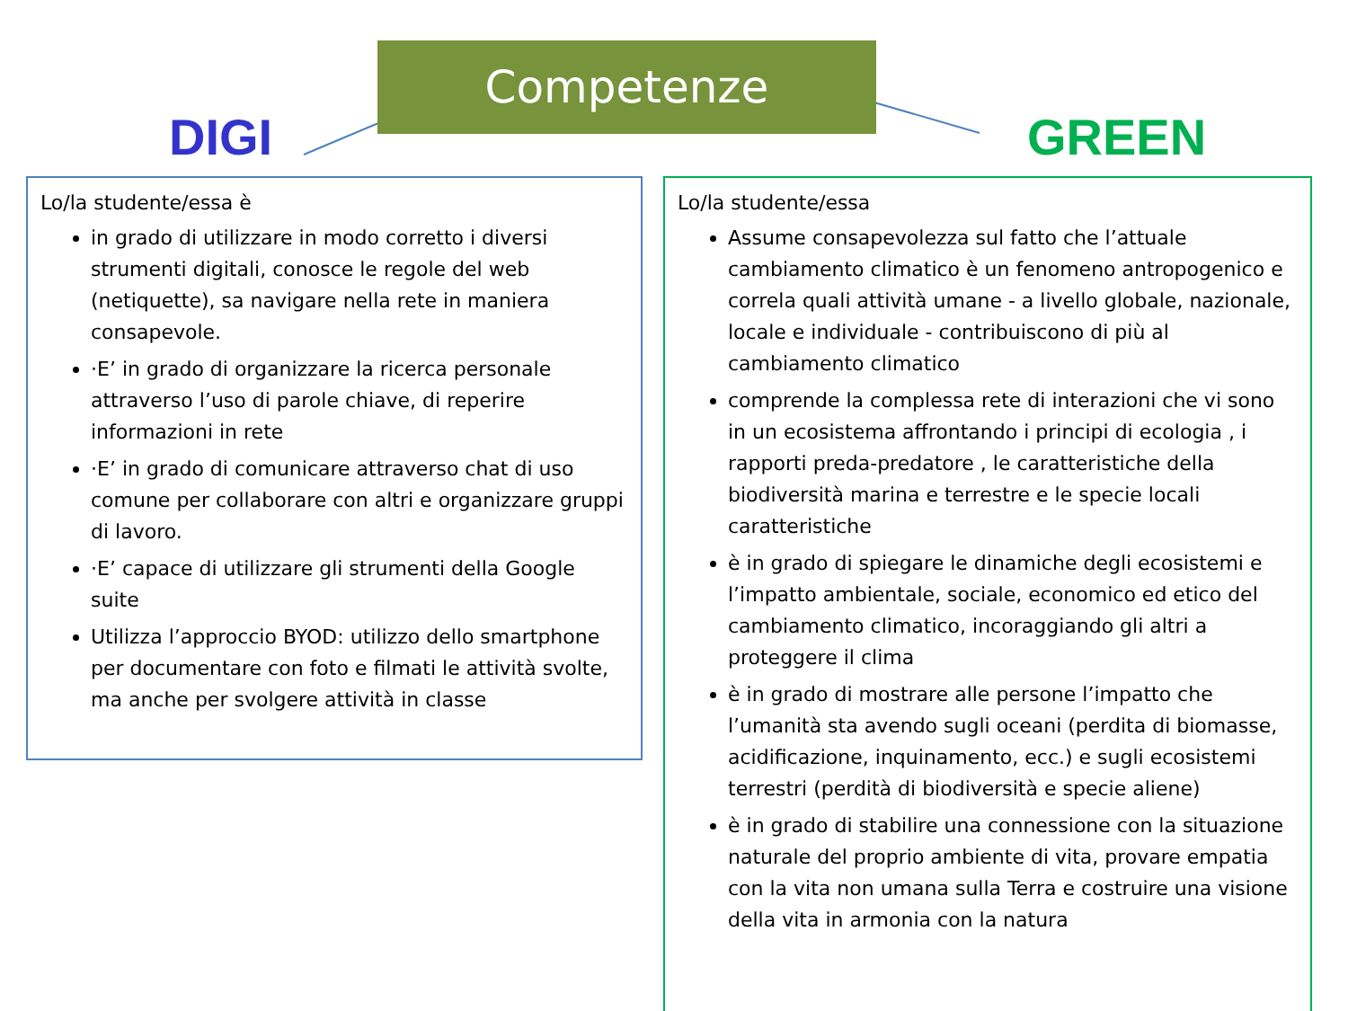Competenze
DIGI GREEN
Lo/la studente/essa è
in grado di utilizzare in modo corretto i diversi strumenti digitali, conosce le regole del web (netiquette), sa navigare nella rete in maniera consapevole.
·E’ in grado di organizzare la ricerca personale attraverso l’uso di parole chiave, di reperire informazioni in rete
·E’ in grado di comunicare attraverso chat di uso comune per collaborare con altri e organizzare gruppi di lavoro.
·E’ capace di utilizzare gli strumenti della Google suite
Utilizza l’approccio BYOD: utilizzo dello smartphone per documentare con foto e filmati le attività svolte, ma anche per svolgere attività in classe
Lo/la studente/essa
Assume consapevolezza sul fatto che l’attuale cambiamento climatico è un fenomeno antropogenico e correla quali attività umane - a livello globale, nazionale, locale e individuale - contribuiscono di più al cambiamento climatico
comprende la complessa rete di interazioni che vi sono in un ecosistema affrontando i principi di ecologia , i rapporti preda-predatore , le caratteristiche della biodiversità marina e terrestre e le specie locali caratteristiche
è in grado di spiegare le dinamiche degli ecosistemi e l’impatto ambientale, sociale, economico ed etico del cambiamento climatico, incoraggiando gli altri a proteggere il clima
è in grado di mostrare alle persone l’impatto che l’umanità sta avendo sugli oceani (perdita di biomasse, acidificazione, inquinamento, ecc.) e sugli ecosistemi terrestri (perdità di biodiversità e specie aliene)
è in grado di stabilire una connessione con la situazione naturale del proprio ambiente di vita, provare empatia con la vita non umana sulla Terra e costruire una visione della vita in armonia con la natura